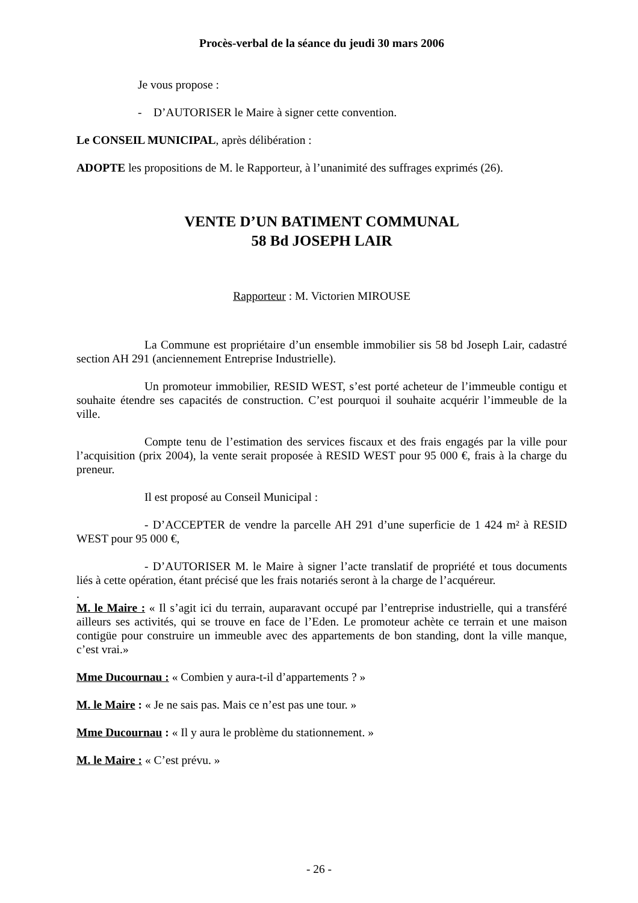Procès-verbal de la séance du jeudi 30 mars 2006
Je vous propose :
- D’AUTORISER le Maire à signer cette convention.
Le CONSEIL MUNICIPAL, après délibération :
ADOPTE les propositions de M. le Rapporteur, à l’unanimité des suffrages exprimés (26).
VENTE D’UN BATIMENT COMMUNAL
58 Bd JOSEPH LAIR
Rapporteur : M. Victorien MIROUSE
La Commune est propriétaire d’un ensemble immobilier sis 58 bd Joseph Lair, cadastré section AH 291 (anciennement Entreprise Industrielle).
Un promoteur immobilier, RESID WEST, s’est porté acheteur de l’immeuble contigu et souhaite étendre ses capacités de construction. C’est pourquoi il souhaite acquérir l’immeuble de la ville.
Compte tenu de l’estimation des services fiscaux et des frais engagés par la ville pour l’acquisition (prix 2004), la vente serait proposée à RESID WEST pour 95 000 €, frais à la charge du preneur.
Il est proposé au Conseil Municipal :
- D’ACCEPTER de vendre la parcelle AH 291 d’une superficie de 1 424 m² à RESID WEST pour 95 000 €,
- D’AUTORISER M. le Maire à signer l’acte translatif de propriété et tous documents liés à cette opération, étant précisé que les frais notariés seront à la charge de l’acquéreur.
.
M. le Maire : « Il s’agit ici du terrain, auparavant occupé par l’entreprise industrielle, qui a transféré ailleurs ses activités, qui se trouve en face de l’Eden. Le promoteur achète ce terrain et une maison contigüe pour construire un immeuble avec des appartements de bon standing, dont la ville manque, c’est vrai.»
Mme Ducournau : « Combien y aura-t-il d’appartements ? »
M. le Maire : « Je ne sais pas. Mais ce n’est pas une tour. »
Mme Ducournau : « Il y aura le problème du stationnement. »
M. le Maire : « C’est prévu. »
- 26 -